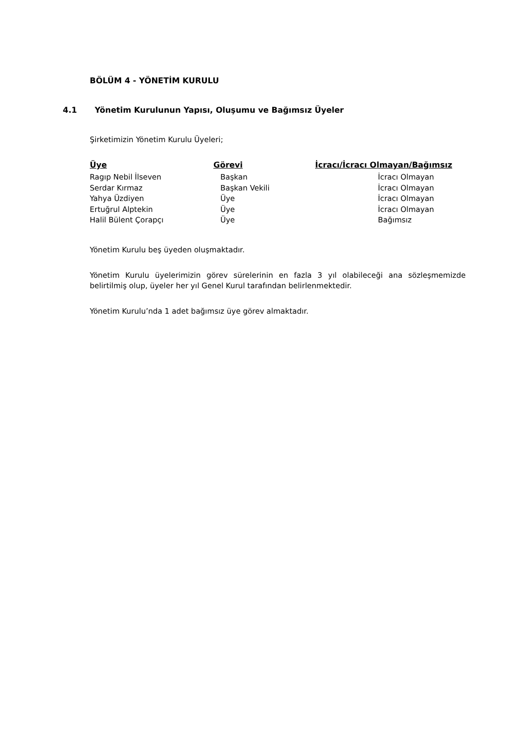BÖLÜM 4 - YÖNETİM KURULU
4.1 Yönetim Kurulunun Yapısı, Oluşumu ve Bağımsız Üyeler
Şirketimizin Yönetim Kurulu Üyeleri;
| Üye | Görevi | İcracı/İcracı Olmayan/Bağımsız |
| --- | --- | --- |
| Ragıp Nebil İlseven | Başkan | İcracı Olmayan |
| Serdar Kırmaz | Başkan Vekili | İcracı Olmayan |
| Yahya Üzdiyen | Üye | İcracı Olmayan |
| Ertuğrul Alptekin | Üye | İcracı Olmayan |
| Halil Bülent Çorapçı | Üye | Bağımsız |
Yönetim Kurulu beş üyeden oluşmaktadır.
Yönetim Kurulu üyelerimizin görev sürelerinin en fazla 3 yıl olabileceği ana sözleşmemizde belirtilmiş olup, üyeler her yıl Genel Kurul tarafından belirlenmektedir.
Yönetim Kurulu’nda 1 adet bağımsız üye görev almaktadır.